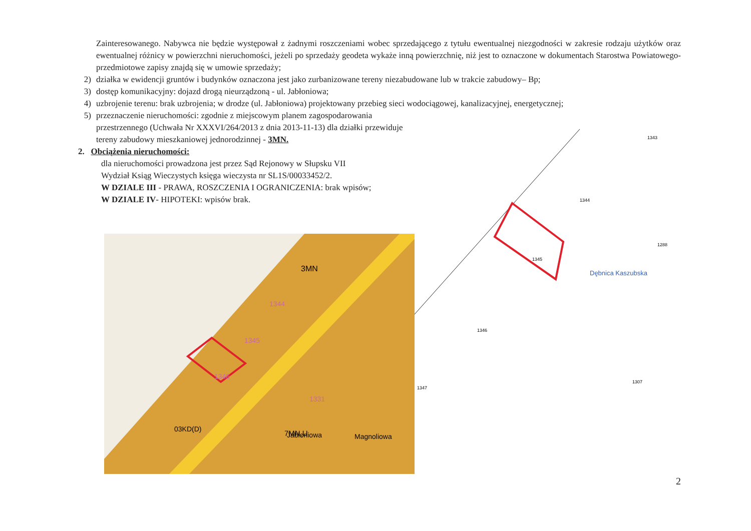Zainteresowanego. Nabywca nie będzie występował z żadnymi roszczeniami wobec sprzedającego z tytułu ewentualnej niezgodności w zakresie rodzaju użytków oraz ewentualnej różnicy w powierzchni nieruchomości, jeżeli po sprzedaży geodeta wykaże inną powierzchnię, niż jest to oznaczone w dokumentach Starostwa Powiatowego- przedmiotowe zapisy znajdą się w umowie sprzedaży;
2) działka w ewidencji gruntów i budynków oznaczona jest jako zurbanizowane tereny niezabudowane lub w trakcie zabudowy– Bp;
3) dostęp komunikacyjny: dojazd drogą nieurządzoną - ul. Jabłoniowa;
4) uzbrojenie terenu: brak uzbrojenia; w drodze (ul. Jabłoniowa) projektowany przebieg sieci wodociągowej, kanalizacyjnej, energetycznej;
5) przeznaczenie nieruchomości: zgodnie z miejscowym planem zagospodarowania przestrzennego (Uchwała Nr XXXVI/264/2013 z dnia 2013-11-13) dla działki przewiduje tereny zabudowy mieszkaniowej jednorodzinnej - 3MN.
2. Obciążenia nieruchomości:
dla nieruchomości prowadzona jest przez Sąd Rejonowy w Słupsku VII Wydział Ksiąg Wieczystych księga wieczysta nr SL1S/00033452/2.
W DZIALE III - PRAWA, ROSZCZENIA I OGRANICZENIA: brak wpisów;
W DZIALE IV- HIPOTEKI: wpisów brak.
3MN
1344
1345
1346
7MN,U
1331
Jabłoniowa
Magnoliowa
03KD(D)
1343
1344
1345
1346
1347
1307
Dębnica Kaszubska
1288
2